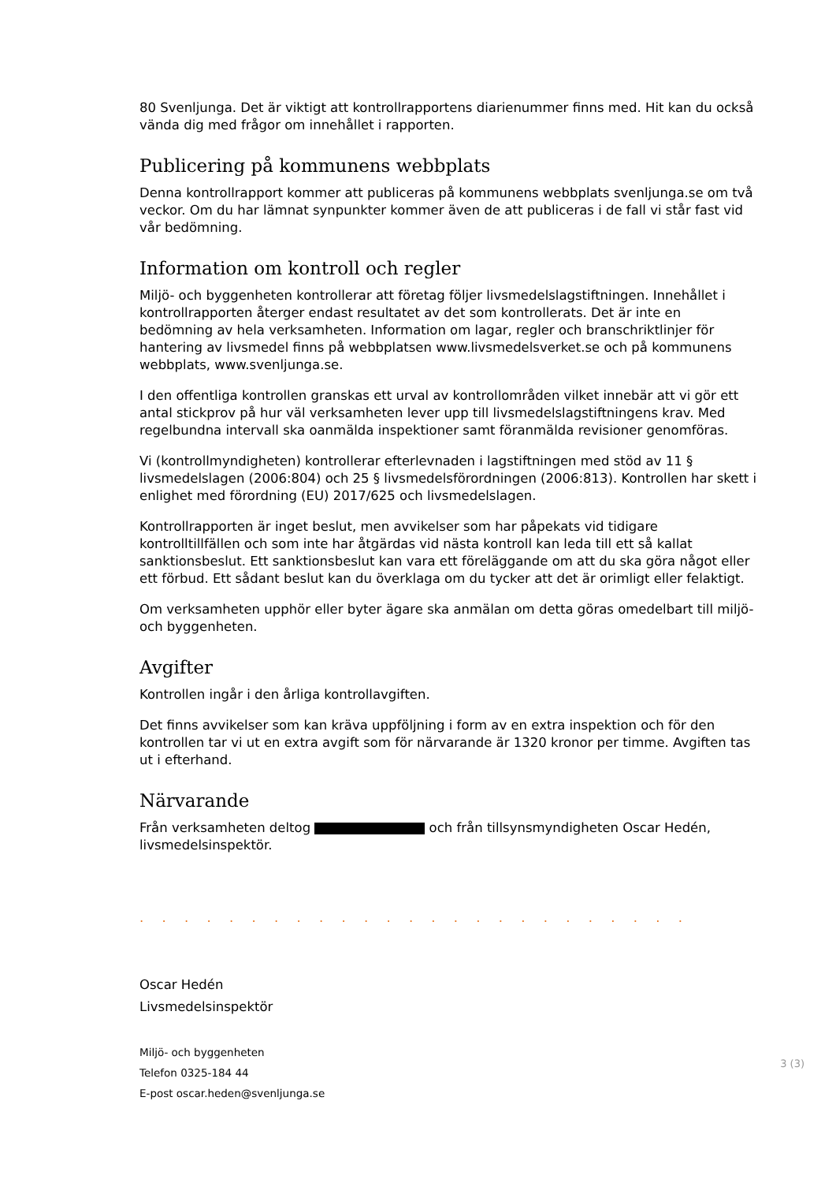80 Svenljunga. Det är viktigt att kontrollrapportens diarienummer finns med. Hit kan du också vända dig med frågor om innehållet i rapporten.
Publicering på kommunens webbplats
Denna kontrollrapport kommer att publiceras på kommunens webbplats svenljunga.se om två veckor. Om du har lämnat synpunkter kommer även de att publiceras i de fall vi står fast vid vår bedömning.
Information om kontroll och regler
Miljö- och byggenheten kontrollerar att företag följer livsmedelslagstiftningen. Innehållet i kontrollrapporten återger endast resultatet av det som kontrollerats. Det är inte en bedömning av hela verksamheten. Information om lagar, regler och branschriktlinjer för hantering av livsmedel finns på webbplatsen www.livsmedelsverket.se och på kommunens webbplats, www.svenljunga.se.
I den offentliga kontrollen granskas ett urval av kontrollområden vilket innebär att vi gör ett antal stickprov på hur väl verksamheten lever upp till livsmedelslagstiftningens krav. Med regelbundna intervall ska oanmälda inspektioner samt föranmälda revisioner genomföras.
Vi (kontrollmyndigheten) kontrollerar efterlevnaden i lagstiftningen med stöd av 11 § livsmedelslagen (2006:804) och 25 § livsmedelsförordningen (2006:813). Kontrollen har skett i enlighet med förordning (EU) 2017/625 och livsmedelslagen.
Kontrollrapporten är inget beslut, men avvikelser som har påpekats vid tidigare kontrolltillfällen och som inte har åtgärdas vid nästa kontroll kan leda till ett så kallat sanktionsbeslut. Ett sanktionsbeslut kan vara ett föreläggande om att du ska göra något eller ett förbud. Ett sådant beslut kan du överklaga om du tycker att det är orimligt eller felaktigt.
Om verksamheten upphör eller byter ägare ska anmälan om detta göras omedelbart till miljö- och byggenheten.
Avgifter
Kontrollen ingår i den årliga kontrollavgiften.
Det finns avvikelser som kan kräva uppföljning i form av en extra inspektion och för den kontrollen tar vi ut en extra avgift som för närvarande är 1320 kronor per timme. Avgiften tas ut i efterhand.
Närvarande
Från verksamheten deltog och från tillsynsmyndigheten Oscar Hedén, livsmedelsinspektör.
. . . . . . . . . . . . . . . . . . . . . . . . .
Oscar Hedén
Livsmedelsinspektör
Miljö- och byggenheten
Telefon 0325-184 44
E-post oscar.heden@svenljunga.se
3 (3)